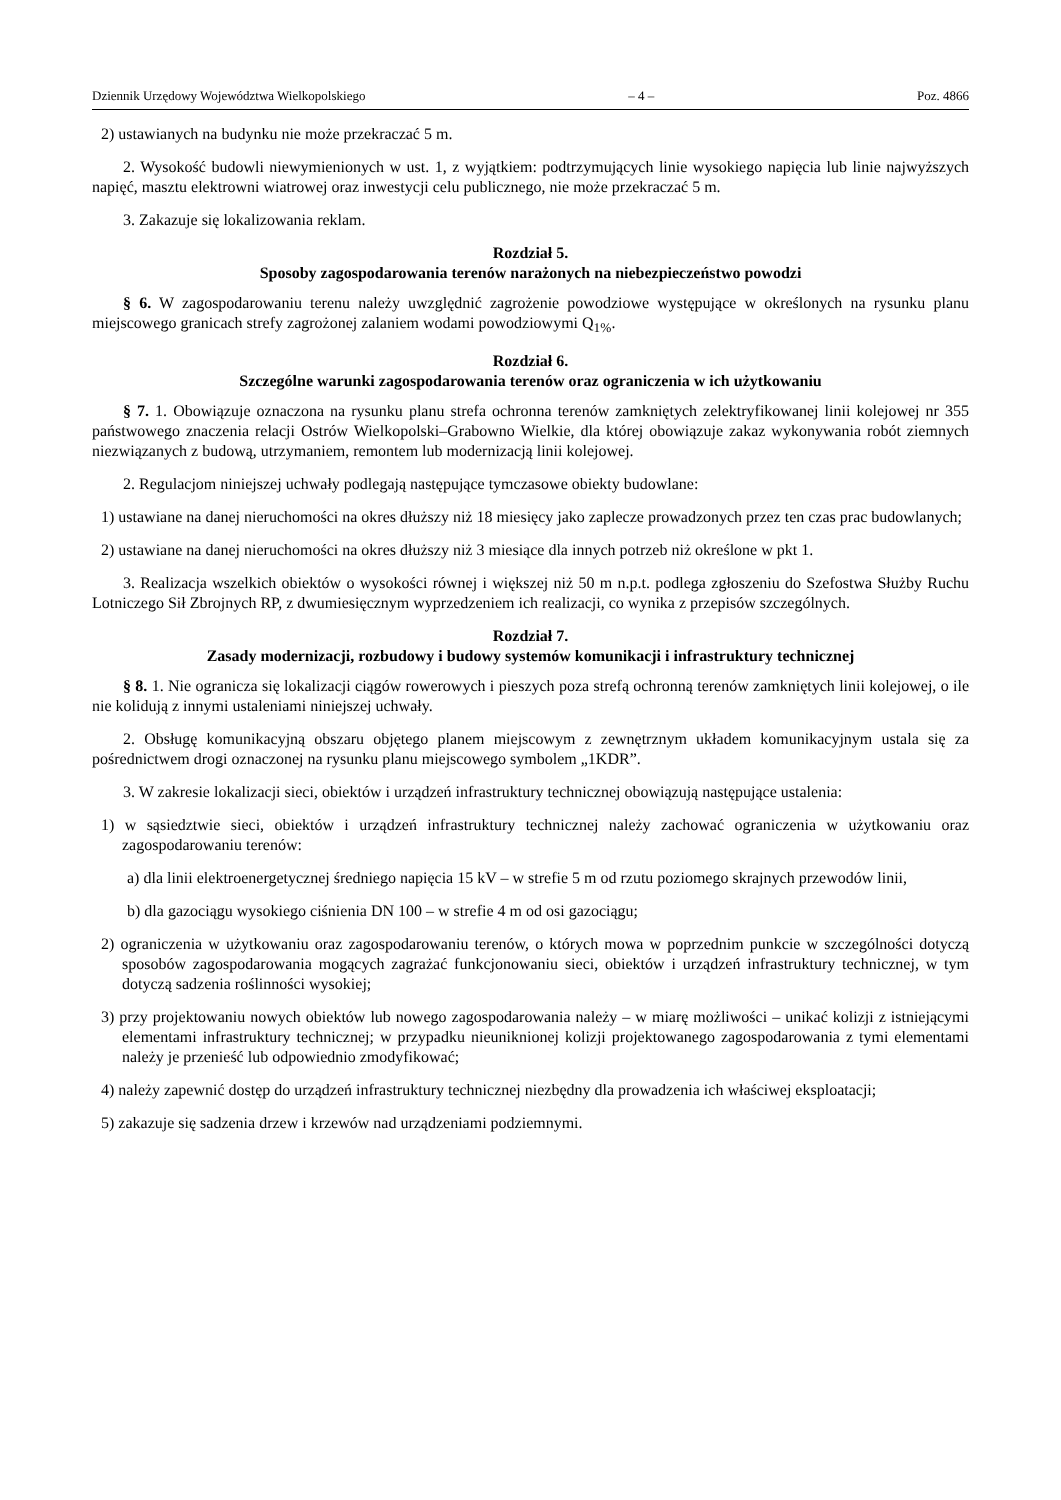Dziennik Urzędowy Województwa Wielkopolskiego – 4 – Poz. 4866
2) ustawianych na budynku nie może przekraczać 5 m.
2. Wysokość budowli niewymienionych w ust. 1, z wyjątkiem: podtrzymujących linie wysokiego napięcia lub linie najwyższych napięć, masztu elektrowni wiatrowej oraz inwestycji celu publicznego, nie może przekraczać 5 m.
3. Zakazuje się lokalizowania reklam.
Rozdział 5.
Sposoby zagospodarowania terenów narażonych na niebezpieczeństwo powodzi
§ 6. W zagospodarowaniu terenu należy uwzględnić zagrożenie powodziowe występujące w określonych na rysunku planu miejscowego granicach strefy zagrożonej zalaniem wodami powodziowymi Q<sub>1%</sub>.
Rozdział 6.
Szczególne warunki zagospodarowania terenów oraz ograniczenia w ich użytkowaniu
§ 7. 1. Obowiązuje oznaczona na rysunku planu strefa ochronna terenów zamkniętych zelektryfikowanej linii kolejowej nr 355 państwowego znaczenia relacji Ostrów Wielkopolski–Grabowno Wielkie, dla której obowiązuje zakaz wykonywania robót ziemnych niezwiązanych z budową, utrzymaniem, remontem lub modernizacją linii kolejowej.
2. Regulacjom niniejszej uchwały podlegają następujące tymczasowe obiekty budowlane:
1) ustawiane na danej nieruchomości na okres dłuższy niż 18 miesięcy jako zaplecze prowadzonych przez ten czas prac budowlanych;
2) ustawiane na danej nieruchomości na okres dłuższy niż 3 miesiące dla innych potrzeb niż określone w pkt 1.
3. Realizacja wszelkich obiektów o wysokości równej i większej niż 50 m n.p.t. podlega zgłoszeniu do Szefostwa Służby Ruchu Lotniczego Sił Zbrojnych RP, z dwumiesięcznym wyprzedzeniem ich realizacji, co wynika z przepisów szczególnych.
Rozdział 7.
Zasady modernizacji, rozbudowy i budowy systemów komunikacji i infrastruktury technicznej
§ 8. 1. Nie ogranicza się lokalizacji ciągów rowerowych i pieszych poza strefą ochronną terenów zamkniętych linii kolejowej, o ile nie kolidują z innymi ustaleniami niniejszej uchwały.
2. Obsługę komunikacyjną obszaru objętego planem miejscowym z zewnętrznym układem komunikacyjnym ustala się za pośrednictwem drogi oznaczonej na rysunku planu miejscowego symbolem „1KDR”.
3. W zakresie lokalizacji sieci, obiektów i urządzeń infrastruktury technicznej obowiązują następujące ustalenia:
1) w sąsiedztwie sieci, obiektów i urządzeń infrastruktury technicznej należy zachować ograniczenia w użytkowaniu oraz zagospodarowaniu terenów:
a) dla linii elektroenergetycznej średniego napięcia 15 kV – w strefie 5 m od rzutu poziomego skrajnych przewodów linii,
b) dla gazociągu wysokiego ciśnienia DN 100 – w strefie 4 m od osi gazociągu;
2) ograniczenia w użytkowaniu oraz zagospodarowaniu terenów, o których mowa w poprzednim punkcie w szczególności dotyczą sposobów zagospodarowania mogących zagrażać funkcjonowaniu sieci, obiektów i urządzeń infrastruktury technicznej, w tym dotyczą sadzenia roślinności wysokiej;
3) przy projektowaniu nowych obiektów lub nowego zagospodarowania należy – w miarę możliwości – unikać kolizji z istniejącymi elementami infrastruktury technicznej; w przypadku nieuniknionej kolizji projektowanego zagospodarowania z tymi elementami należy je przenieść lub odpowiednio zmodyfikować;
4) należy zapewnić dostęp do urządzeń infrastruktury technicznej niezbędny dla prowadzenia ich właściwej eksploatacji;
5) zakazuje się sadzenia drzew i krzewów nad urządzeniami podziemnymi.